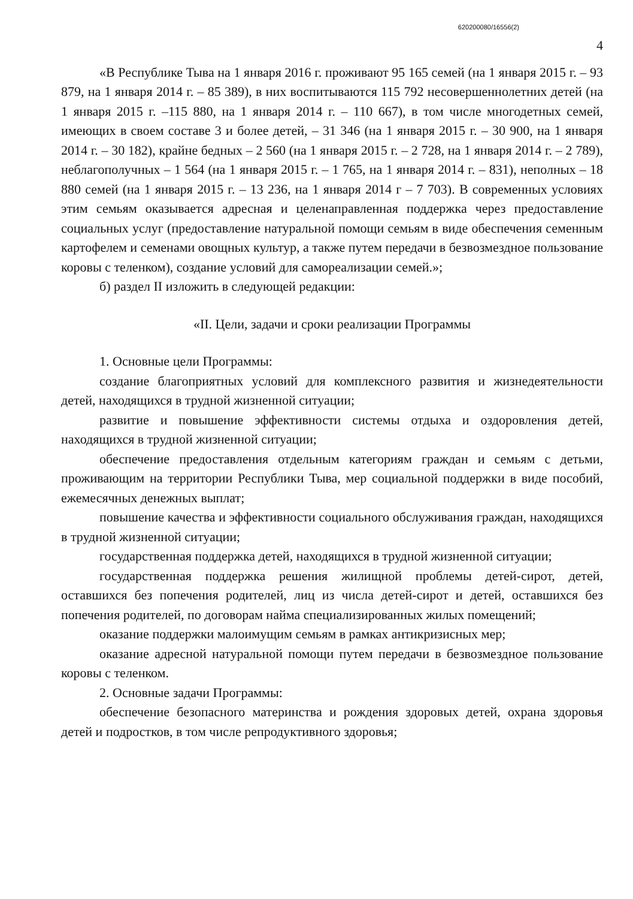620200080/16556(2)
4
«В Республике Тыва на 1 января 2016 г. проживают 95 165 семей (на 1 января 2015 г. – 93 879, на 1 января 2014 г. – 85 389), в них воспитываются 115 792 несовершеннолетних детей (на 1 января 2015 г. –115 880, на 1 января 2014 г. – 110 667), в том числе многодетных семей, имеющих в своем составе 3 и более детей, – 31 346 (на 1 января 2015 г. – 30 900, на 1 января 2014 г. – 30 182), крайне бедных – 2 560 (на 1 января 2015 г. – 2 728, на 1 января 2014 г. – 2 789), неблагополучных – 1 564 (на 1 января 2015 г. – 1 765, на 1 января 2014 г. – 831), неполных – 18 880 семей (на 1 января 2015 г. – 13 236, на 1 января 2014 г – 7 703). В современных условиях этим семьям оказывается адресная и целенаправленная поддержка через предоставление социальных услуг (предоставление натуральной помощи семьям в виде обеспечения семенным картофелем и семенами овощных культур, а также путем передачи в безвозмездное пользование коровы с теленком), создание условий для самореализации семей.»;
б) раздел II изложить в следующей редакции:
«II. Цели, задачи и сроки реализации Программы
1. Основные цели Программы:
создание благоприятных условий для комплексного развития и жизнедеятельности детей, находящихся в трудной жизненной ситуации;
развитие и повышение эффективности системы отдыха и оздоровления детей, находящихся в трудной жизненной ситуации;
обеспечение предоставления отдельным категориям граждан и семьям с детьми, проживающим на территории Республики Тыва, мер социальной поддержки в виде пособий, ежемесячных денежных выплат;
повышение качества и эффективности социального обслуживания граждан, находящихся в трудной жизненной ситуации;
государственная поддержка детей, находящихся в трудной жизненной ситуации;
государственная поддержка решения жилищной проблемы детей-сирот, детей, оставшихся без попечения родителей, лиц из числа детей-сирот и детей, оставшихся без попечения родителей, по договорам найма специализированных жилых помещений;
оказание поддержки малоимущим семьям в рамках антикризисных мер;
оказание адресной натуральной помощи путем передачи в безвозмездное пользование коровы с теленком.
2. Основные задачи Программы:
обеспечение безопасного материнства и рождения здоровых детей, охрана здоровья детей и подростков, в том числе репродуктивного здоровья;